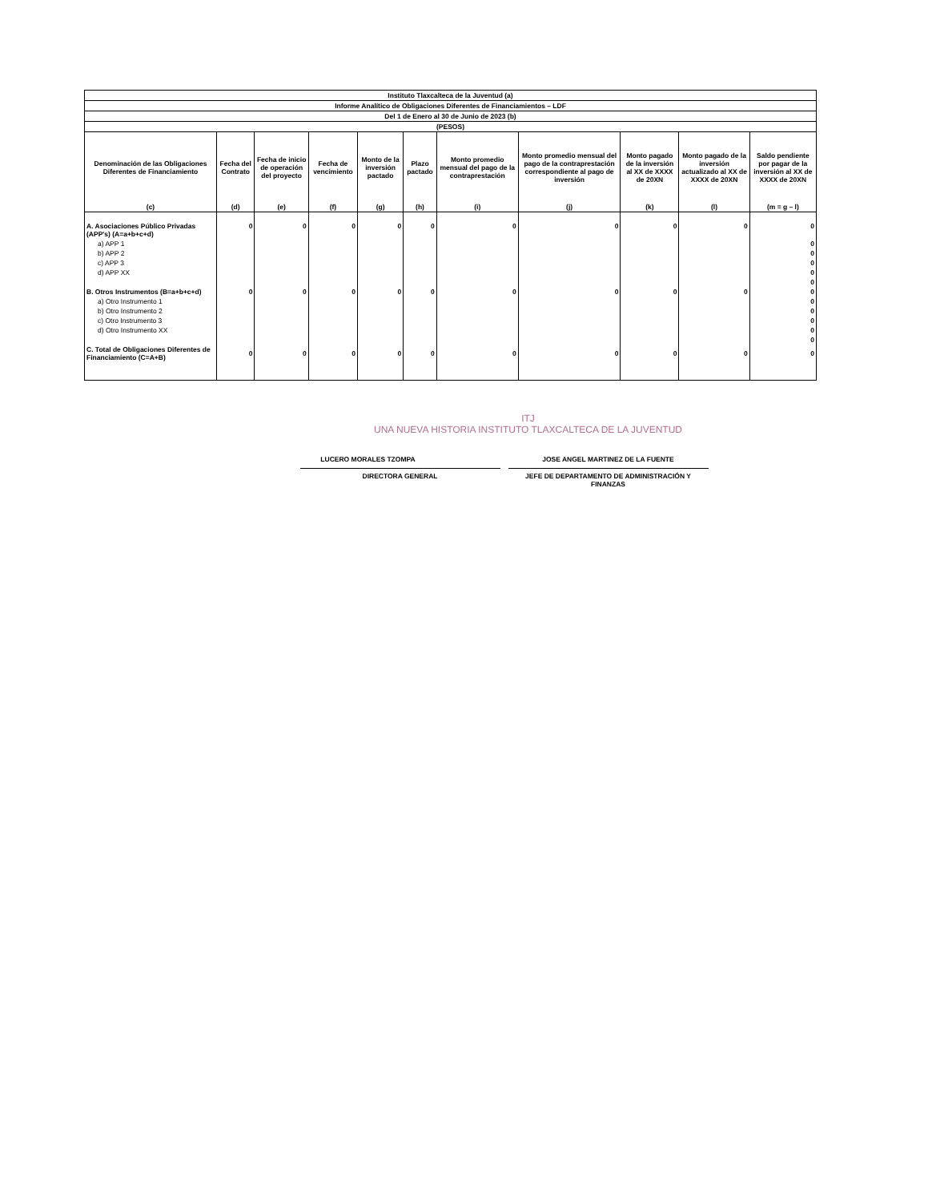| Instituto Tlaxcalteca de la Juventud (a) | | | | | | | | | | |
| --- | --- | --- | --- | --- | --- | --- | --- | --- | --- | --- |
| Informe Analítico de Obligaciones Diferentes de Financiamientos – LDF | | | | | | | | | | |
| Del 1 de Enero al 30 de Junio de 2023 (b) | | | | | | | | | | |
| (PESOS) | | | | | | | | | | |
| Denominación de las Obligaciones Diferentes de Financiamiento | Fecha del Contrato | Fecha de inicio de operación del proyecto | Fecha de vencimiento | Monto de la inversión pactado | Plazo pactado | Monto promedio mensual del pago de la contraprestación | Monto promedio mensual del pago de la contraprestación correspondiente al pago de inversión | Monto pagado de la inversión al XX de XXXX de 20XN | Monto pagado de la inversión actualizado al XX de XXXX de 20XN | Saldo pendiente por pagar de la inversión al XX de XXXX de 20XN |
| (c) | (d) | (e) | (f) | (g) | (h) | (i) | (j) | (k) | (l) | (m = g – l) |
| A. Asociaciones Público Privadas (APP's) (A=a+b+c+d) | 0 | 0 | 0 | 0 | 0 | 0 | 0 | 0 | 0 | 0 |
| a) APP 1 | | | | | | | | | | 0 |
| b) APP 2 | | | | | | | | | | 0 |
| c) APP 3 | | | | | | | | | | 0 |
| d) APP XX | | | | | | | | | | 0 |
| | | | | | | | | | | 0 |
| B. Otros Instrumentos (B=a+b+c+d) | 0 | 0 | 0 | 0 | 0 | 0 | 0 | 0 | 0 | 0 |
| a) Otro Instrumento 1 | | | | | | | | | | 0 |
| b) Otro Instrumento 2 | | | | | | | | | | 0 |
| c) Otro Instrumento 3 | | | | | | | | | | 0 |
| d) Otro Instrumento XX | | | | | | | | | | 0 |
| | | | | | | | | | | 0 |
| C. Total de Obligaciones Diferentes de Financiamiento (C=A+B) | 0 | 0 | 0 | 0 | 0 | 0 | 0 | 0 | 0 | 0 |
ITJ
UNA NUEVA HISTORIA INSTITUTO TLAXCALTECA DE LA JUVENTUD
LUCERO MORALES TZOMPA
DIRECTORA GENERAL
JOSE ANGEL MARTINEZ DE LA FUENTE
JEFE DE DEPARTAMENTO DE ADMINISTRACIÓN Y FINANZAS